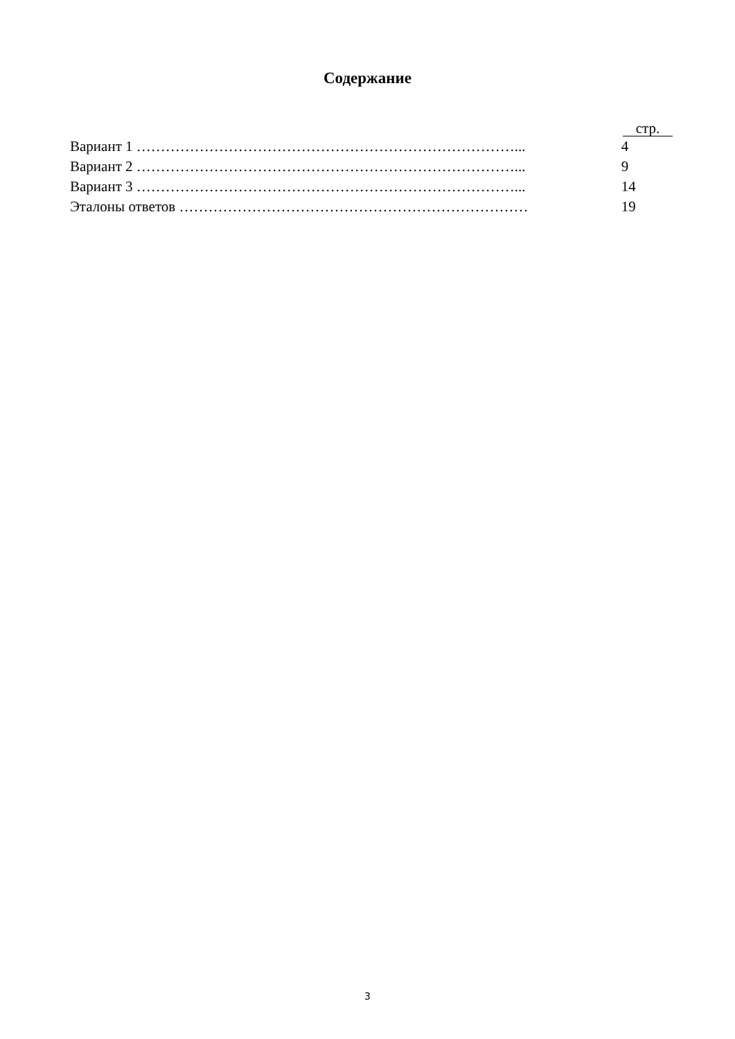Содержание
стр.
Вариант 1 ……………………………………………………………………... 4
Вариант 2 ……………………………………………………………………... 9
Вариант 3 ……………………………………………………………………... 14
Эталоны ответов ……………………………………………………………… 19
3